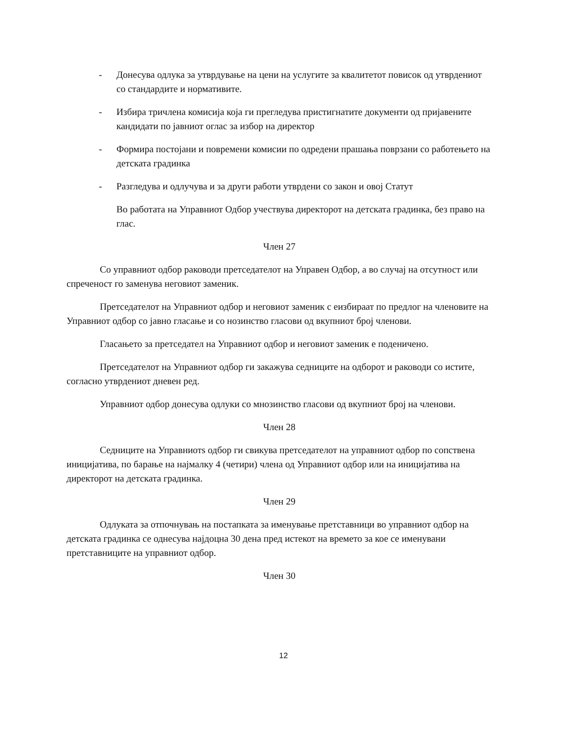- Донесува одлука за утврдување на цени на услугите за квалитетот повисок од утврдениот со стандардите и нормативите.
- Избира тричлена комисија која ги прегледува пристигнатите документи од пријавените кандидати по јавниот оглас за избор на директор
- Формира постојани и повремени комисии по одредени прашања поврзани со работењето на детската градинка
- Разгледува и одлучува и за други работи утврдени со закон и овој Статут
Во работата на Управниот Одбор учествува директорот на детската градинка, без право на глас.
Член 27
Со управниот одбор раководи претседателот на Управен Одбор, а во случај на отсутност или спреченост го заменува неговиот заменик.
Претседателот на Управниот одбор и неговиот заменик с еизбираат по предлог на членовите на Управниот одбор со јавно гласање и со нозинство гласови од вкупниот број членови.
Гласањето за претседател на Управниот одбор и неговиот заменик е поденичено.
Претседателот на Управниот одбор ги закажува седниците на одборот и раководи со истите, согласно утврдениот дневен ред.
Управниот одбор донесува одлуки со мнозинство гласови од вкупниот број на членови.
Член 28
Седниците на Управниотѕ одбор ги свикува претседателот на управниот одбор по сопствена иницијатива, по барање на најмалку 4 (четири) члена од Управниот одбор или на иницијатива на директорот на детската градинка.
Член 29
Одлуката за отпочнувањ на постапката за именување претставници во управниот одбор на детската градинка се однесува најдоцна 30 дена пред истекот на времето за кое се именувани претставниците на управниот одбор.
Член 30
12